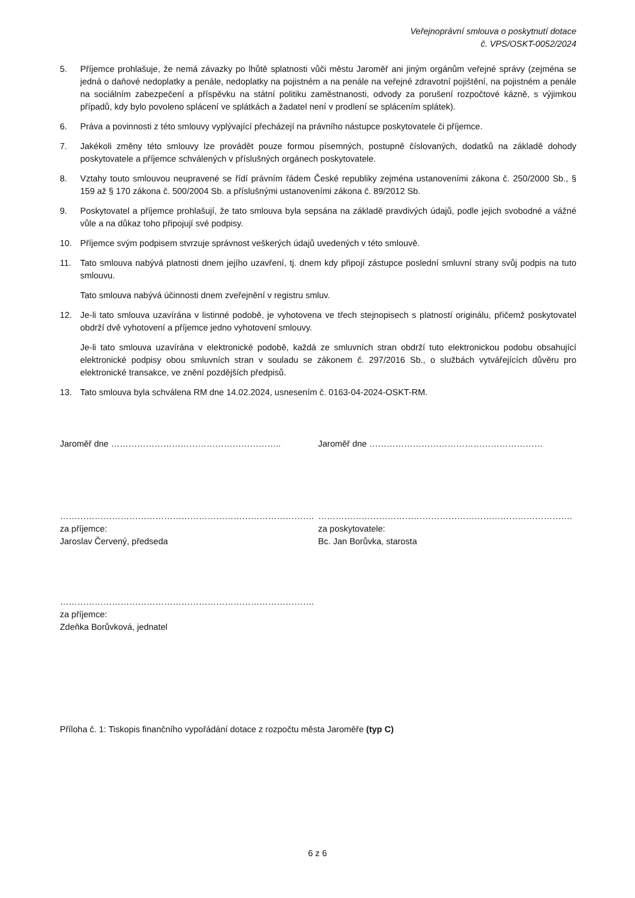Veřejnoprávní smlouva o poskytnutí dotace
č. VPS/OSKT-0052/2024
5. Příjemce prohlašuje, že nemá závazky po lhůtě splatnosti vůči městu Jaroměř ani jiným orgánům veřejné správy (zejména se jedná o daňové nedoplatky a penále, nedoplatky na pojistném a na penále na veřejné zdravotní pojištění, na pojistném a penále na sociálním zabezpečení a příspěvku na státní politiku zaměstnanosti, odvody za porušení rozpočtové kázně, s výjimkou případů, kdy bylo povoleno splácení ve splátkách a žadatel není v prodlení se splácením splátek).
6. Práva a povinnosti z této smlouvy vyplývající přecházejí na právního nástupce poskytovatele či příjemce.
7. Jakékoli změny této smlouvy lze provádět pouze formou písemných, postupně číslovaných, dodatků na základě dohody poskytovatele a příjemce schválených v příslušných orgánech poskytovatele.
8. Vztahy touto smlouvou neupravené se řídí právním řádem České republiky zejména ustanoveními zákona č. 250/2000 Sb., § 159 až § 170 zákona č. 500/2004 Sb. a příslušnými ustanoveními zákona č. 89/2012 Sb.
9. Poskytovatel a příjemce prohlašují, že tato smlouva byla sepsána na základě pravdivých údajů, podle jejich svobodné a vážné vůle a na důkaz toho připojují své podpisy.
10. Příjemce svým podpisem stvrzuje správnost veškerých údajů uvedených v této smlouvě.
11. Tato smlouva nabývá platnosti dnem jejího uzavření, tj. dnem kdy připojí zástupce poslední smluvní strany svůj podpis na tuto smlouvu.
Tato smlouva nabývá účinnosti dnem zveřejnění v registru smluv.
12. Je-li tato smlouva uzavírána v listinné podobě, je vyhotovena ve třech stejnopisech s platností originálu, přičemž poskytovatel obdrží dvě vyhotovení a příjemce jedno vyhotovení smlouvy.
Je-li tato smlouva uzavírána v elektronické podobě, každá ze smluvních stran obdrží tuto elektronickou podobu obsahující elektronické podpisy obou smluvních stran v souladu se zákonem č. 297/2016 Sb., o službách vytvářejících důvěru pro elektronické transakce, ve znění pozdějších předpisů.
13. Tato smlouva byla schválena RM dne 14.02.2024, usnesením č. 0163-04-2024-OSKT-RM.
Jaroměř dne ………………………………………………….. Jaroměř dne ……………………………………………………
…………………………………………………………………………….
za příjemce:
Jaroslav Červený, předseda
…………………………………………………………………………….
za poskytovatele:
Bc. Jan Borůvka, starosta
…………………………………………………………………………….
za příjemce:
Zdeňka Borůvková, jednatel
Příloha č. 1: Tiskopis finančního vypořádání dotace z rozpočtu města Jaroměře (typ C)
6 z 6